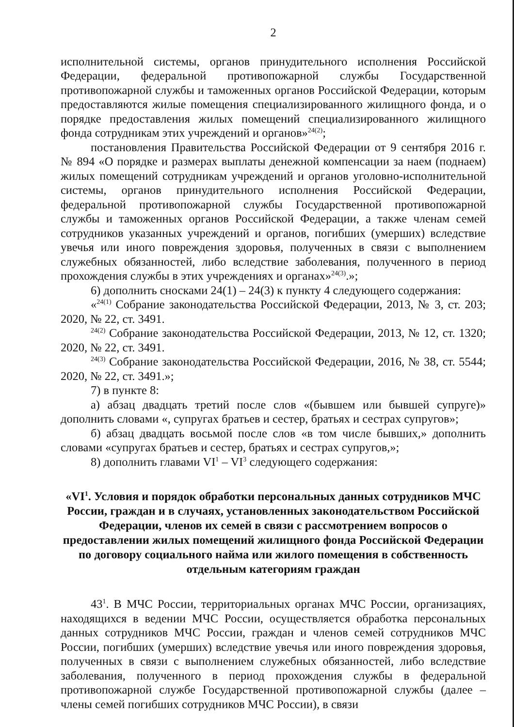2
исполнительной системы, органов принудительного исполнения Российской Федерации, федеральной противопожарной службы Государственной противопожарной службы и таможенных органов Российской Федерации, которым предоставляются жилые помещения специализированного жилищного фонда, и о порядке предоставления жилых помещений специализированного жилищного фонда сотрудникам этих учреждений и органов»<sup>24(2)</sup>;
постановления Правительства Российской Федерации от 9 сентября 2016 г. № 894 «О порядке и размерах выплаты денежной компенсации за наем (поднаем) жилых помещений сотрудникам учреждений и органов уголовно-исполнительной системы, органов принудительного исполнения Российской Федерации, федеральной противопожарной службы Государственной противопожарной службы и таможенных органов Российской Федерации, а также членам семей сотрудников указанных учреждений и органов, погибших (умерших) вследствие увечья или иного повреждения здоровья, полученных в связи с выполнением служебных обязанностей, либо вследствие заболевания, полученного в период прохождения службы в этих учреждениях и органах»<sup>24(3)</sup>.»;
6) дополнить сносками 24(1) – 24(3) к пункту 4 следующего содержания:
«<sup>24(1)</sup> Собрание законодательства Российской Федерации, 2013, № 3, ст. 203; 2020, № 22, ст. 3491.
<sup>24(2)</sup> Собрание законодательства Российской Федерации, 2013, № 12, ст. 1320; 2020, № 22, ст. 3491.
<sup>24(3)</sup> Собрание законодательства Российской Федерации, 2016, № 38, ст. 5544; 2020, № 22, ст. 3491.»;
7) в пункте 8:
а) абзац двадцать третий после слов «(бывшем или бывшей супруге)» дополнить словами «, супругах братьев и сестер, братьях и сестрах супругов»;
б) абзац двадцать восьмой после слов «в том числе бывших,» дополнить словами «супругах братьев и сестер, братьях и сестрах супругов,»;
8) дополнить главами VI<sup>1</sup> – VI<sup>3</sup> следующего содержания:
«VI<sup>1</sup>. Условия и порядок обработки персональных данных сотрудников МЧС России, граждан и в случаях, установленных законодательством Российской Федерации, членов их семей в связи с рассмотрением вопросов о предоставлении жилых помещений жилищного фонда Российской Федерации по договору социального найма или жилого помещения в собственность отдельным категориям граждан
43<sup>1</sup>. В МЧС России, территориальных органах МЧС России, организациях, находящихся в ведении МЧС России, осуществляется обработка персональных данных сотрудников МЧС России, граждан и членов семей сотрудников МЧС России, погибших (умерших) вследствие увечья или иного повреждения здоровья, полученных в связи с выполнением служебных обязанностей, либо вследствие заболевания, полученного в период прохождения службы в федеральной противопожарной службе Государственной противопожарной службы (далее – члены семей погибших сотрудников МЧС России), в связи